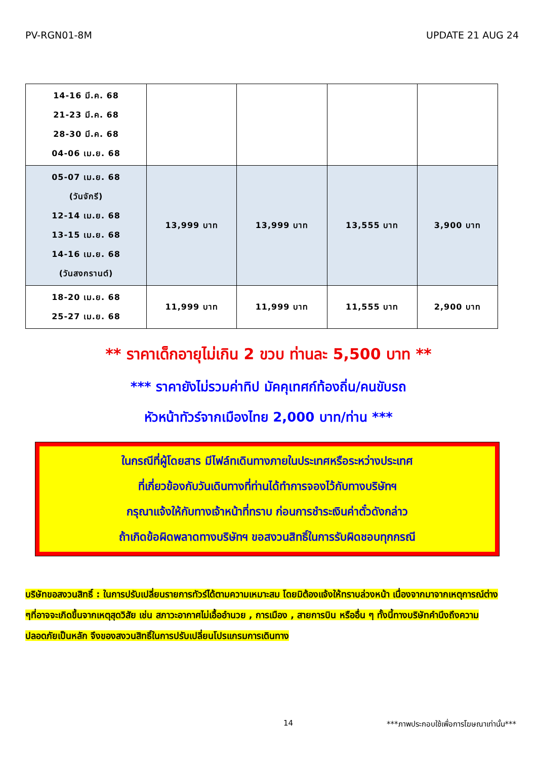PV-RGN01-8M UPDATE 21 AUG 24
| 14-16 มี.ค. 68 21-23 มี.ค. 68 28-30 มี.ค. 68 04-06 เม.ย. 68 | | | | |
| 05-07 เม.ย. 68 (วันจักรี) 12-14 เม.ย. 68 13-15 เม.ย. 68 14-16 เม.ย. 68 (วันสงกรานต์) | 13,999 บาท | 13,999 บาท | 13,555 บาท | 3,900 บาท |
| 18-20 เม.ย. 68 25-27 เม.ย. 68 | 11,999 บาท | 11,999 บาท | 11,555 บาท | 2,900 บาท |
** ราคาเด็กอายุไม่เกิน 2 ขวบ ท่านละ 5,500 บาท **
*** ราคายังไม่รวมค่าทิป มัคคุเทศก์ท้องถิ่น/คนขับรถ
หัวหน้าทัวร์จากเมืองไทย 2,000 บาท/ท่าน ***
ในกรณีที่ผู้โดยสาร มีไฟล์ทเดินทางภายในประเทศหรือระหว่างประเทศ
ที่เกี่ยวข้องกับวันเดินทางที่ท่านได้ทำการจองไว้กับทางบริษัทฯ
กรุณาแจ้งให้กับทางเจ้าหน้าที่ทราบ ก่อนการชำระเงินค่าตั๋วดังกล่าว
ถ้าเกิดข้อผิดพลาดทางบริษัทฯ ขอสงวนสิทธิ์ในการรับผิดชอบทุกกรณี
บริษัทขอสงวนสิทธิ์ : ในการปรับเปลี่ยนรายการทัวร์ได้ตามความเหมาะสม โดยมิต้องแจ้งให้ทราบล่วงหน้า เนื่องจากมาจากเหตุการณ์ต่าง ๆที่อาจจะเกิดขึ้นจากเหตุสุดวิสัย เช่น สภาวะอากาศไม่เอื้ออำนวย , การเมือง , สายการบิน หรืออื่น ๆ ทั้งนี้ทางบริษัทคำนึงถึงความปลอดภัยเป็นหลัก จึงของสงวนสิทธิ์ในการปรับเปลี่ยนโปรแกรมการเดินทาง
14 ***ภาพประกอบใช้เพื่อการโฆษณาเท่านั้น***